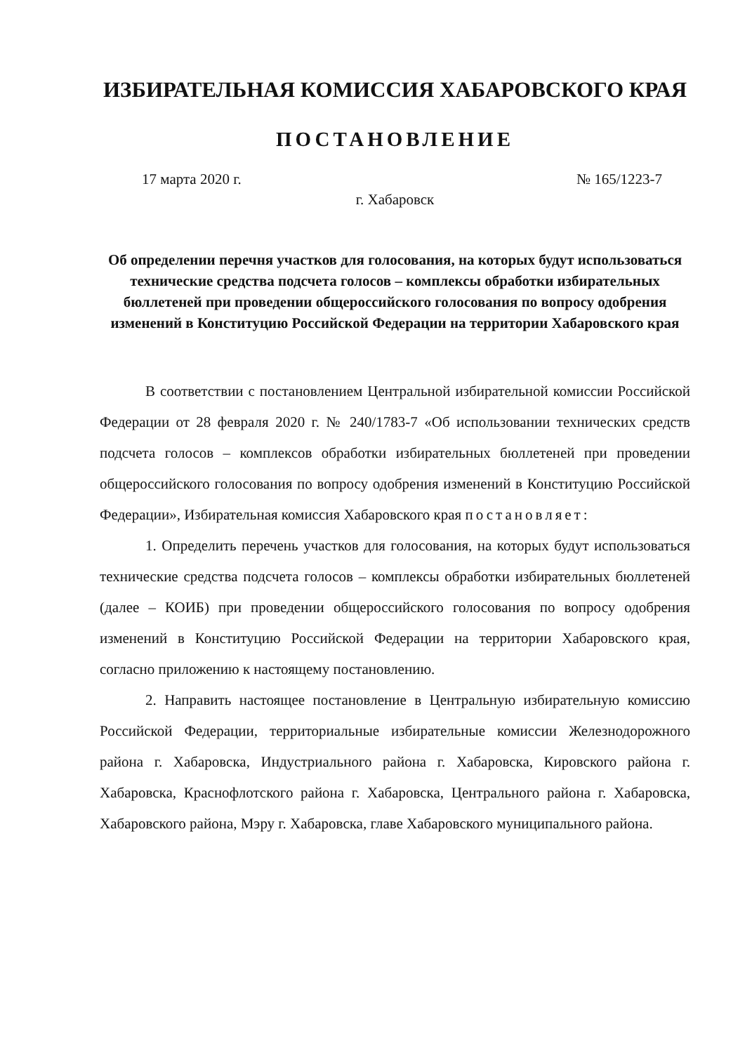ИЗБИРАТЕЛЬНАЯ КОМИССИЯ ХАБАРОВСКОГО КРАЯ
ПОСТАНОВЛЕНИЕ
17 марта 2020 г. № 165/1223-7
г. Хабаровск
Об определении перечня участков для голосования, на которых будут использоваться технические средства подсчета голосов – комплексы обработки избирательных бюллетеней при проведении общероссийского голосования по вопросу одобрения изменений в Конституцию Российской Федерации на территории Хабаровского края
В соответствии с постановлением Центральной избирательной комиссии Российской Федерации от 28 февраля 2020 г. № 240/1783-7 «Об использовании технических средств подсчета голосов – комплексов обработки избирательных бюллетеней при проведении общероссийского голосования по вопросу одобрения изменений в Конституцию Российской Федерации», Избирательная комиссия Хабаровского края постановляет:
1. Определить перечень участков для голосования, на которых будут использоваться технические средства подсчета голосов – комплексы обработки избирательных бюллетеней (далее – КОИБ) при проведении общероссийского голосования по вопросу одобрения изменений в Конституцию Российской Федерации на территории Хабаровского края, согласно приложению к настоящему постановлению.
2. Направить настоящее постановление в Центральную избирательную комиссию Российской Федерации, территориальные избирательные комиссии Железнодорожного района г. Хабаровска, Индустриального района г. Хабаровска, Кировского района г. Хабаровска, Краснофлотского района г. Хабаровска, Центрального района г. Хабаровска, Хабаровского района, Мэру г. Хабаровска, главе Хабаровского муниципального района.